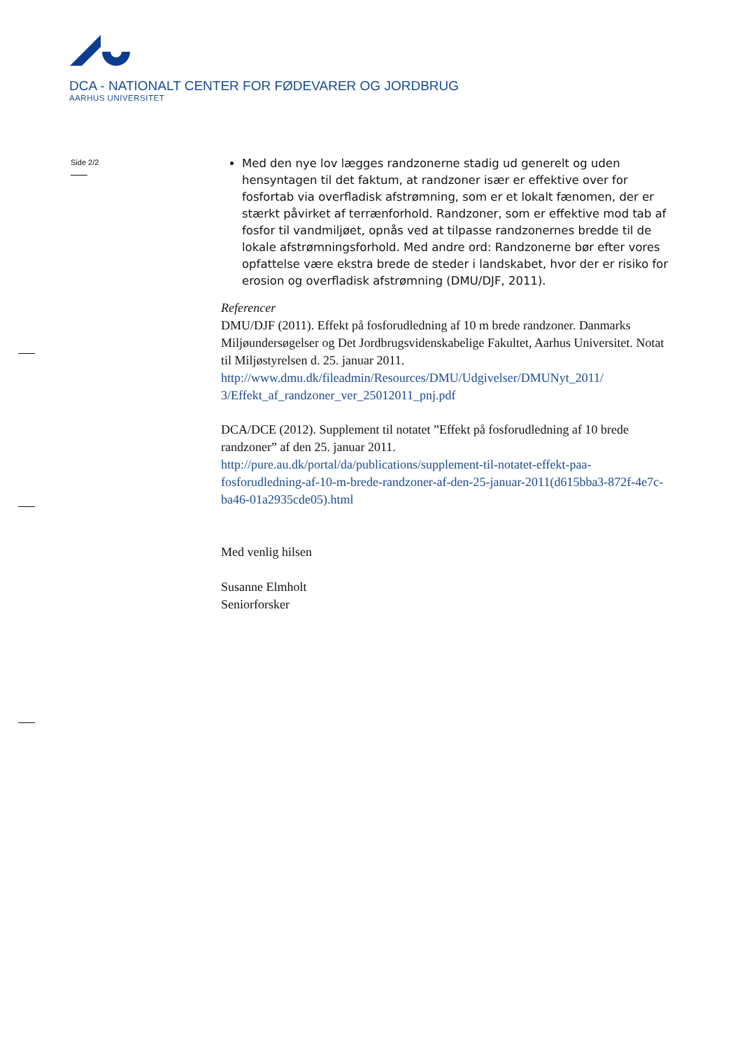DCA - NATIONALT CENTER FOR FØDEVARER OG JORDBRUG
AARHUS UNIVERSITET
Side 2/2
Med den nye lov lægges randzonerne stadig ud generelt og uden hensyntagen til det faktum, at randzoner især er effektive over for fosfortab via overfladisk afstrømning, som er et lokalt fænomen, der er stærkt påvirket af terrænforhold. Randzoner, som er effektive mod tab af fosfor til vandmiljøet, opnås ved at tilpasse randzonernes bredde til de lokale afstrømningsforhold. Med andre ord: Randzonerne bør efter vores opfattelse være ekstra brede de steder i landskabet, hvor der er risiko for erosion og overfladisk afstrømning (DMU/DJF, 2011).
Referencer
DMU/DJF (2011). Effekt på fosforudledning af 10 m brede randzoner. Danmarks Miljøundersøgelser og Det Jordbrugsvidenskabelige Fakultet, Aarhus Universitet. Notat til Miljøstyrelsen d. 25. januar 2011.
http://www.dmu.dk/fileadmin/Resources/DMU/Udgivelser/DMUNyt_2011/ 3/Effekt_af_randzoner_ver_25012011_pnj.pdf
DCA/DCE (2012). Supplement til notatet ”Effekt på fosforudledning af 10 brede randzoner” af den 25. januar 2011.
http://pure.au.dk/portal/da/publications/supplement-til-notatet-effekt-paa-fosforudledning-af-10-m-brede-randzoner-af-den-25-januar-2011(d615bba3-872f-4e7c-ba46-01a2935cde05).html
Med venlig hilsen
Susanne Elmholt
Seniorforsker